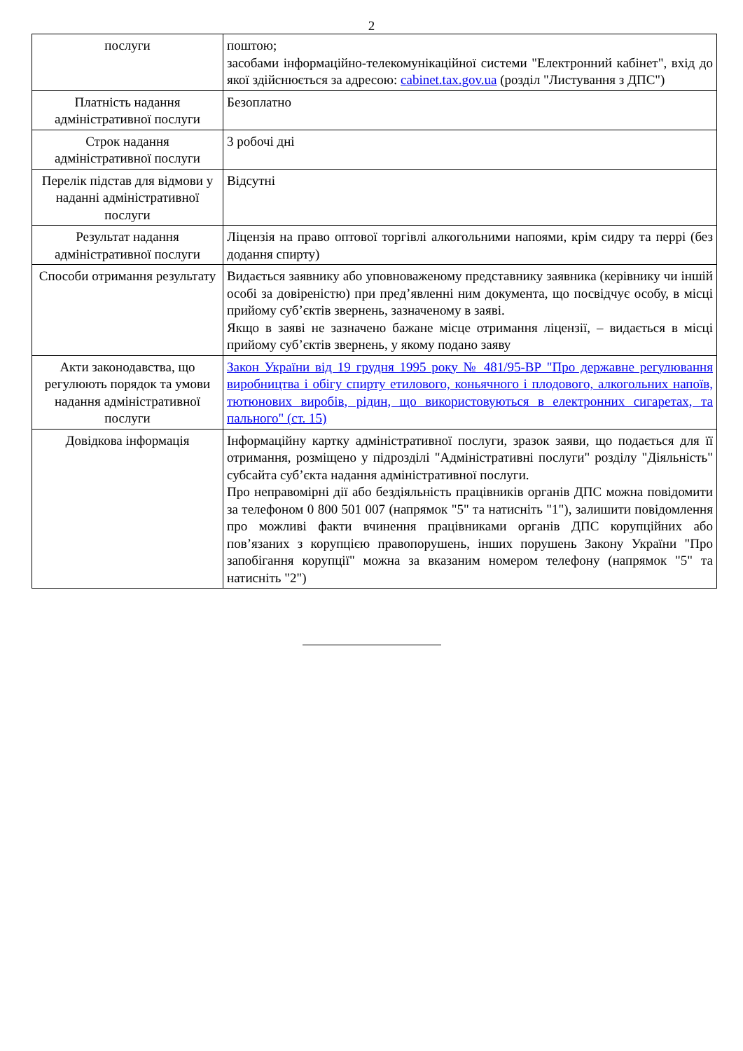2
| послуги | поштою; засобами інформаційно-телекомунікаційної системи "Електронний кабінет", вхід до якої здійснюється за адресою: cabinet.tax.gov.ua (розділ "Листування з ДПС") |
| Платність надання адміністративної послуги | Безоплатно |
| Строк надання адміністративної послуги | 3 робочі дні |
| Перелік підстав для відмови у наданні адміністративної послуги | Відсутні |
| Результат надання адміністративної послуги | Ліцензія на право оптової торгівлі алкогольними напоями, крім сидру та перрі (без додання спирту) |
| Способи отримання результату | Видається заявнику або уповноваженому представнику заявника (керівнику чи іншій особі за довіреністю) при пред’явленні ним документа, що посвідчує особу, в місці прийому суб’єктів звернень, зазначеному в заяві. Якщо в заяві не зазначено бажане місце отримання ліцензії, – видається в місці прийому суб’єктів звернень, у якому подано заяву |
| Акти законодавства, що регулюють порядок та умови надання адміністративної послуги | Закон України від 19 грудня 1995 року № 481/95-ВР "Про державне регулювання виробництва і обігу спирту етилового, коньячного і плодового, алкогольних напоїв, тютюнових виробів, рідин, що використовуються в електронних сигаретах, та пального" (ст. 15) |
| Довідкова інформація | Інформаційну картку адміністративної послуги, зразок заяви, що подається для її отримання, розміщено у підрозділі "Адміністративні послуги" розділу "Діяльність" субсайта суб’єкта надання адміністративної послуги. Про неправомірні дії або бездіяльність працівників органів ДПС можна повідомити за телефоном 0 800 501 007 (напрямок "5" та натисніть "1"), залишити повідомлення про можливі факти вчинення працівниками органів ДПС корупційних або пов’язаних з корупцією правопорушень, інших порушень Закону України "Про запобігання корупції" можна за вказаним номером телефону (напрямок "5" та натисніть "2") |